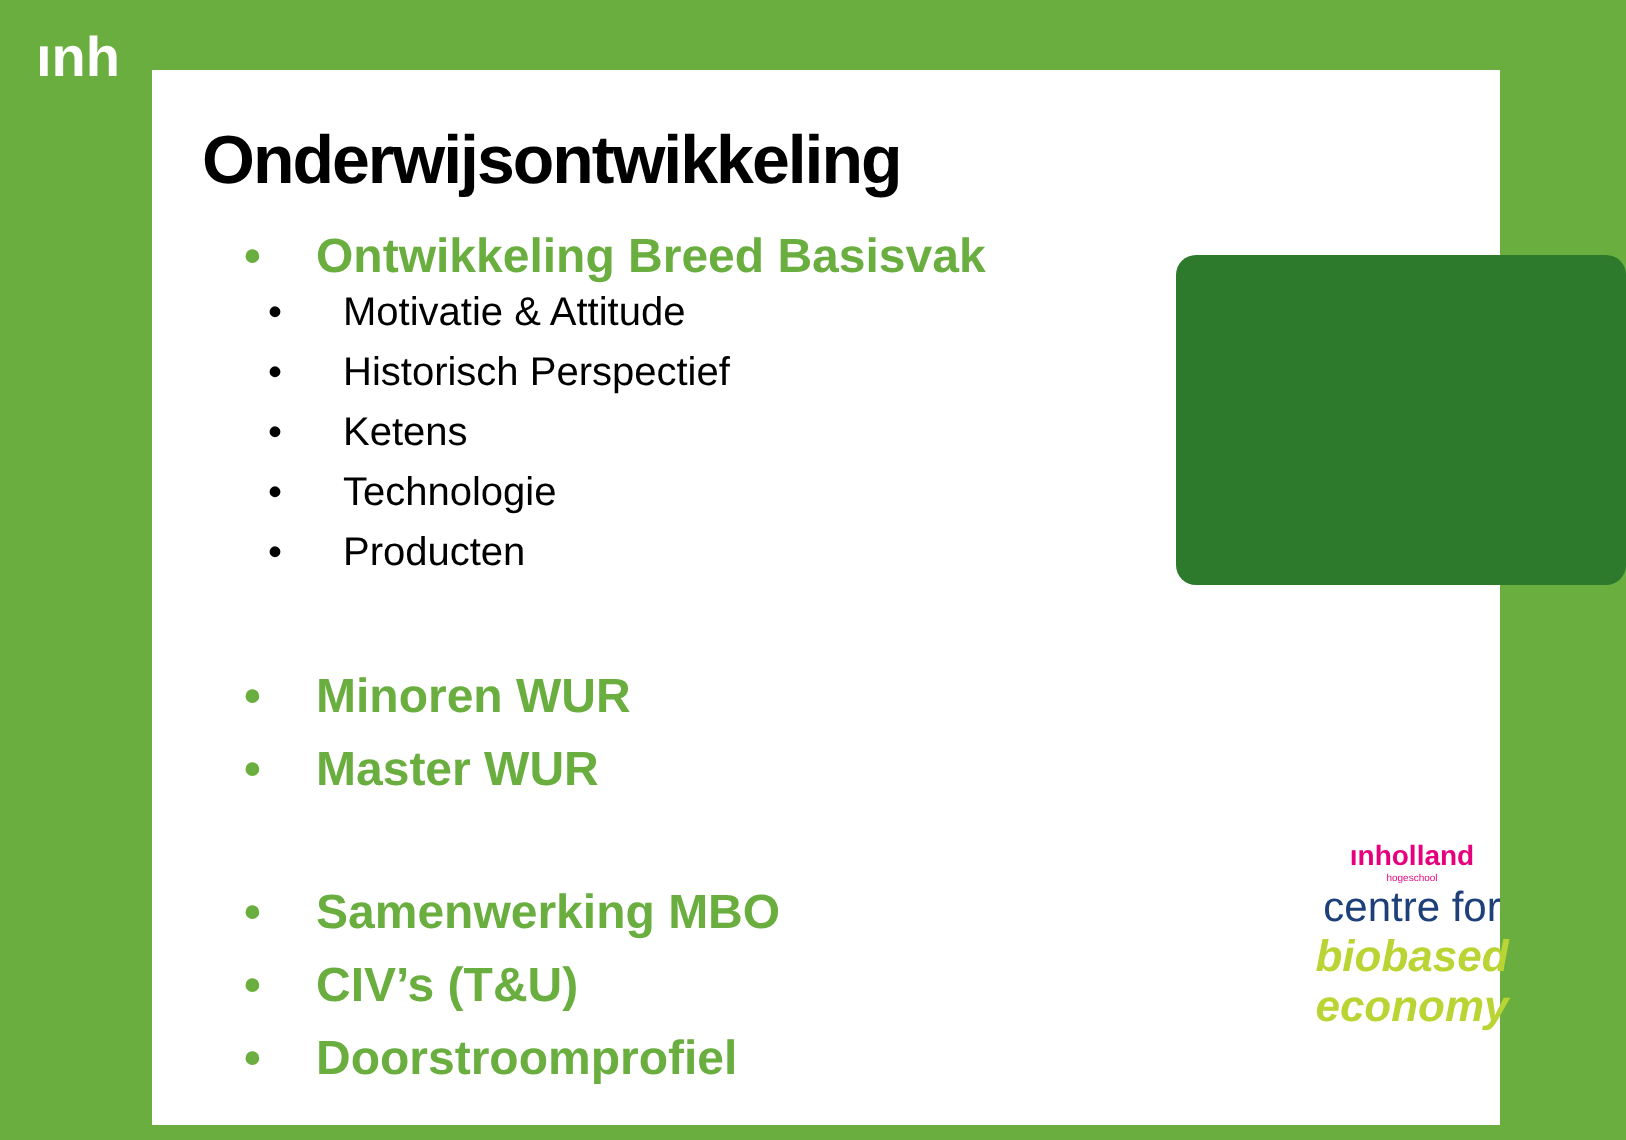ınh
Onderwijsontwikkeling
• Ontwikkeling Breed Basisvak
• Motivatie & Attitude
• Historisch Perspectief
• Ketens
• Technologie
• Producten
• Minoren WUR
• Master WUR
• Samenwerking MBO
• CIV’s (T&U)
• Doorstroomprofiel
ınholland
hogeschool
centre for
biobased
economy